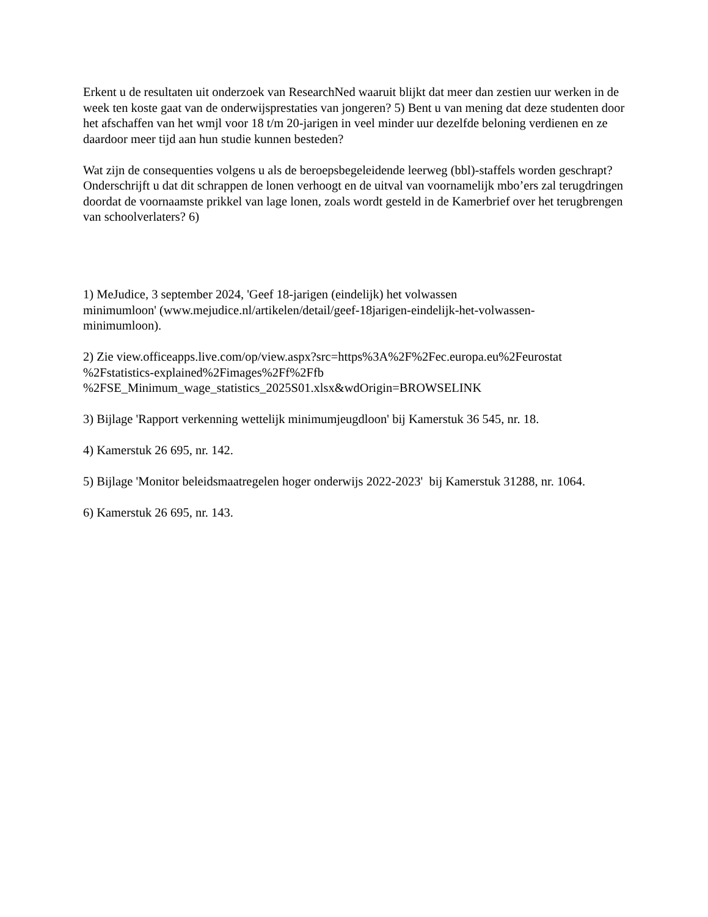Erkent u de resultaten uit onderzoek van ResearchNed waaruit blijkt dat meer dan zestien uur werken in de week ten koste gaat van de onderwijsprestaties van jongeren? 5) Bent u van mening dat deze studenten door het afschaffen van het wmjl voor 18 t/m 20-jarigen in veel minder uur dezelfde beloning verdienen en ze daardoor meer tijd aan hun studie kunnen besteden?
Wat zijn de consequenties volgens u als de beroepsbegeleidende leerweg (bbl)-staffels worden geschrapt? Onderschrijft u dat dit schrappen de lonen verhoogt en de uitval van voornamelijk mbo’ers zal terugdringen doordat de voornaamste prikkel van lage lonen, zoals wordt gesteld in de Kamerbrief over het terugbrengen van schoolverlaters? 6)
1) MeJudice, 3 september 2024, 'Geef 18-jarigen (eindelijk) het volwassen
minimumloon' (www.mejudice.nl/artikelen/detail/geef-18jarigen-eindelijk-het-volwassen-
minimumloon).
2) Zie view.officeapps.live.com/op/view.aspx?src=https%3A%2F%2Fec.europa.eu%2Feurostat
%2Fstatistics-explained%2Fimages%2Ff%2Ffb
%2FSE_Minimum_wage_statistics_2025S01.xlsx&wdOrigin=BROWSELINK
3) Bijlage 'Rapport verkenning wettelijk minimumjeugdloon' bij Kamerstuk 36 545, nr. 18.
4) Kamerstuk 26 695, nr. 142.
5) Bijlage 'Monitor beleidsmaatregelen hoger onderwijs 2022-2023' bij Kamerstuk 31288, nr. 1064.
6) Kamerstuk 26 695, nr. 143.